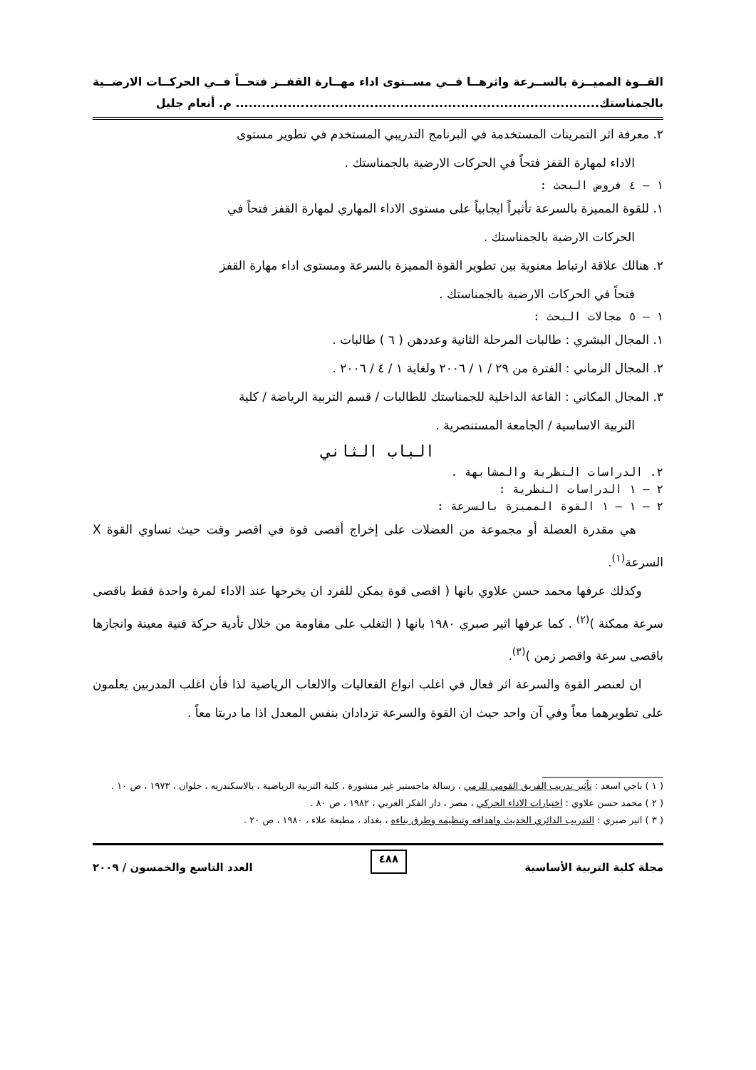القــوة المميــزة بالســرعة واثرهــا فــي مســتوى اداء مهــارة القفــز فتحــاً فــي الحركــات الارضــية بالجمناستك.................................................................................... م. أنعام جليل
٢. معرفة اثر التمرينات المستخدمة في البرنامج التدريبي المستخدم في تطوير مستوى
الاداء لمهارة القفز فتحاً في الحركات الارضية بالجمناستك .
١ – ٤ فروض البحث :
١. للقوة المميزة بالسرعة تأثيراً ايجابياً على مستوى الاداء المهاري لمهارة القفز فتحاً في
الحركات الارضية بالجمناستك .
٢. هنالك علاقة ارتباط معنوية بين تطوير القوة المميزة بالسرعة ومستوى اداء مهارة القفز
فتحاً في الحركات الارضية بالجمناستك .
١ – ٥ مجالات البحث :
١. المجال البشري : طالبات المرحلة الثانية وعددهن ( ٦ ) طالبات .
٢. المجال الزماني : الفترة من ٢٩ / ١ / ٢٠٠٦ ولغاية ١ / ٤ / ٢٠٠٦ .
٣. المجال المكاني : القاعة الداخلية للجمناستك للطالبات / قسم التربية الرياضة / كلية
التربية الاساسية / الجامعة المستنصرية .
الباب الثاني
٢. الدراسات النظرية والمشابهة .
٢ – ١ الدراسات النظرية :
٢ – ١ – ١ القوة المميزة بالسرعة :
هي مقدرة العضلة أو مجموعة من العضلات على إخراج أقصى قوة في اقصر وقت حيث تساوي القوة X السرعة<sup>(١)</sup>.
وكذلك عرفها محمد حسن علاوي بانها ( اقصى قوة يمكن للفرد ان يخرجها عند الاداء لمرة واحدة فقط باقصى سرعة ممكنة )<sup>(٢)</sup> . كما عرفها اثير صبري ١٩٨٠ بانها ( التغلب على مقاومة من خلال تأدية حركة فنية معينة وانجازها باقصى سرعة واقصر زمن )<sup>(٣)</sup>.
ان لعنصر القوة والسرعة اثر فعال في اغلب انواع الفعاليات والالعاب الرياضية لذا فأن اغلب المدربين يعلمون على تطويرهما معاً وفي آن واحد حيث ان القوة والسرعة تزدادان بنفس المعدل اذا ما دربتا معاً .
( ١ ) ناجي اسعد : تأثير تدريب الفريق القومي للرمي ، رسالة ماجستير غير منشورة ، كلية التربية الرياضية ، بالاسكندريه ، حلوان ، ١٩٧٣ ، ص ١٠ .
( ٢ ) محمد حسن علاوي : اختبارات الاداء الحركي ، مصر ، دار الفكر العربي ، ١٩٨٢ ، ص ٨٠ .
( ٣ ) اثير صبري : التدريب الدائري الحديث واهدافه وتنظيمه وطرق بناءه ، بغداد ، مطبعة علاء ، ١٩٨٠ ، ص ٢٠ .
مجلة كلية التربية الأساسية ٤٨٨ العدد التاسع والخمسون / ٢٠٠٩